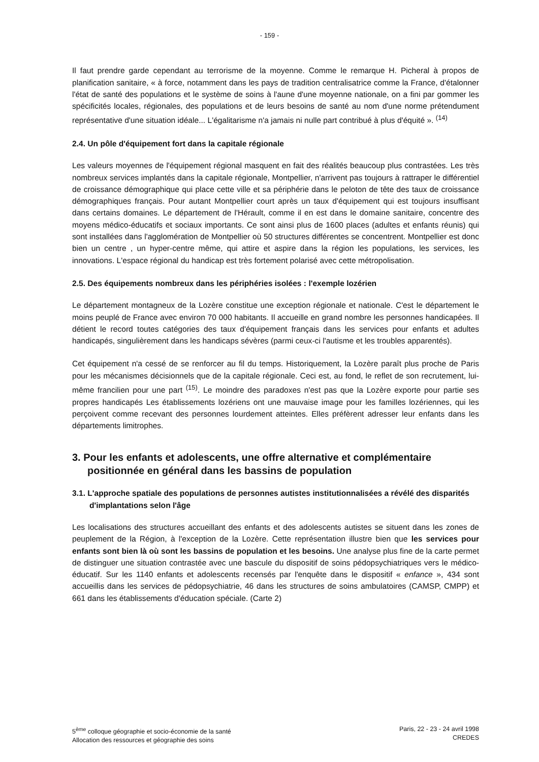- 159 -
Il faut prendre garde cependant au terrorisme de la moyenne. Comme le remarque H. Picheral à propos de planification sanitaire, « à force, notamment dans les pays de tradition centralisatrice comme la France, d'étalonner l'état de santé des populations et le système de soins à l'aune d'une moyenne nationale, on a fini par gommer les spécificités locales, régionales, des populations et de leurs besoins de santé au nom d'une norme prétendument représentative d'une situation idéale... L'égalitarisme n'a jamais ni nulle part contribué à plus d'équité ». <sup>(14)</sup>
2.4. Un pôle d'équipement fort dans la capitale régionale
Les valeurs moyennes de l'équipement régional masquent en fait des réalités beaucoup plus contrastées. Les très nombreux services implantés dans la capitale régionale, Montpellier, n'arrivent pas toujours à rattraper le différentiel de croissance démographique qui place cette ville et sa périphérie dans le peloton de tête des taux de croissance démographiques français. Pour autant Montpellier court après un taux d'équipement qui est toujours insuffisant dans certains domaines. Le département de l'Hérault, comme il en est dans le domaine sanitaire, concentre des moyens médico-éducatifs et sociaux importants. Ce sont ainsi plus de 1600 places (adultes et enfants réunis) qui sont installées dans l'agglomération de Montpellier où 50 structures différentes se concentrent. Montpellier est donc bien un centre , un hyper-centre même, qui attire et aspire dans la région les populations, les services, les innovations. L'espace régional du handicap est très fortement polarisé avec cette métropolisation.
2.5. Des équipements nombreux dans les périphéries isolées : l'exemple lozérien
Le département montagneux de la Lozère constitue une exception régionale et nationale. C'est le département le moins peuplé de France avec environ 70 000 habitants. Il accueille en grand nombre les personnes handicapées. Il détient le record toutes catégories des taux d'équipement français dans les services pour enfants et adultes handicapés, singulièrement dans les handicaps sévères (parmi ceux-ci l'autisme et les troubles apparentés).
Cet équipement n'a cessé de se renforcer au fil du temps. Historiquement, la Lozère paraît plus proche de Paris pour les mécanismes décisionnels que de la capitale régionale. Ceci est, au fond, le reflet de son recrutement, lui-même francilien pour une part <sup>(15)</sup>. Le moindre des paradoxes n'est pas que la Lozère exporte pour partie ses propres handicapés Les établissements lozériens ont une mauvaise image pour les familles lozériennes, qui les perçoivent comme recevant des personnes lourdement atteintes. Elles préfèrent adresser leur enfants dans les départements limitrophes.
3. Pour les enfants et adolescents, une offre alternative et complémentaire positionnée en général dans les bassins de population
3.1. L'approche spatiale des populations de personnes autistes institutionnalisées a révélé des disparités d'implantations selon l'âge
Les localisations des structures accueillant des enfants et des adolescents autistes se situent dans les zones de peuplement de la Région, à l'exception de la Lozère. Cette représentation illustre bien que les services pour enfants sont bien là où sont les bassins de population et les besoins. Une analyse plus fine de la carte permet de distinguer une situation contrastée avec une bascule du dispositif de soins pédopsychiatriques vers le médico-éducatif. Sur les 1140 enfants et adolescents recensés par l'enquête dans le dispositif « enfance », 434 sont accueillis dans les services de pédopsychiatrie, 46 dans les structures de soins ambulatoires (CAMSP, CMPP) et 661 dans les établissements d'éducation spéciale. (Carte 2)
5<sup>ème</sup> colloque géographie et socio-économie de la santé
Allocation des ressources et géographie des soins
Paris, 22 - 23 - 24 avril 1998
CREDES